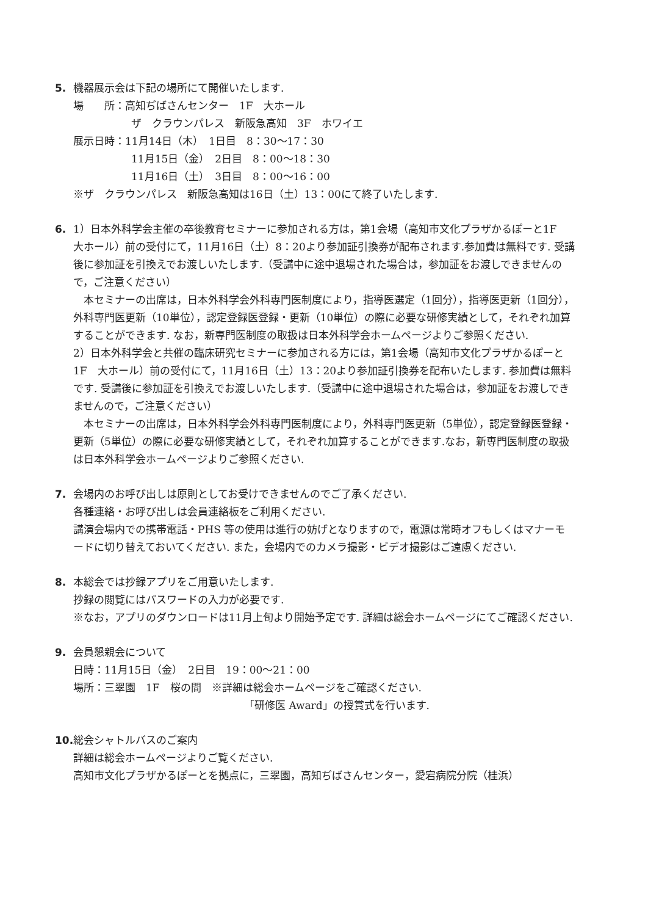5. 機器展示会は下記の場所にて開催いたします.
場　　所：高知ぢばさんセンター　1F　大ホール
ザ　クラウンパレス　新阪急高知　3F　ホワイエ
展示日時：11月14日（木）　1日目　8：30～17：30
11月15日（金）　2日目　8：00～18：30
11月16日（土）　3日目　8：00～16：00
※ザ　クラウンパレス　新阪急高知は16日（土）13：00にて終了いたします.
6. 1）日本外科学会主催の卒後教育セミナーに参加される方は，第1会場（高知市文化プラザかるぽーと1F　大ホール）前の受付にて，11月16日（土）8：20より参加証引換券が配布されます.参加費は無料です. 受講後に参加証を引換えでお渡しいたします.（受講中に途中退場された場合は，参加証をお渡しできませんので，ご注意ください）
本セミナーの出席は，日本外科学会外科専門医制度により，指導医選定（1回分），指導医更新（1回分），外科専門医更新（10単位），認定登録医登録・更新（10単位）の際に必要な研修実績として，それぞれ加算することができます. なお，新専門医制度の取扱は日本外科学会ホームページよりご参照ください.
2）日本外科学会と共催の臨床研究セミナーに参加される方には，第1会場（高知市文化プラザかるぽーと1F　大ホール）前の受付にて，11月16日（土）13：20より参加証引換券を配布いたします. 参加費は無料です. 受講後に参加証を引換えでお渡しいたします.（受講中に途中退場された場合は，参加証をお渡しできませんので，ご注意ください）
本セミナーの出席は，日本外科学会外科専門医制度により，外科専門医更新（5単位），認定登録医登録・更新（5単位）の際に必要な研修実績として，それぞれ加算することができます.なお，新専門医制度の取扱は日本外科学会ホームページよりご参照ください.
7. 会場内のお呼び出しは原則としてお受けできませんのでご了承ください.
各種連絡・お呼び出しは会員連絡板をご利用ください.
講演会場内での携帯電話・PHS 等の使用は進行の妨げとなりますので，電源は常時オフもしくはマナーモードに切り替えておいてください. また，会場内でのカメラ撮影・ビデオ撮影はご遠慮ください.
8. 本総会では抄録アプリをご用意いたします.
抄録の閲覧にはパスワードの入力が必要です.
※なお，アプリのダウンロードは11月上旬より開始予定です. 詳細は総会ホームページにてご確認ください.
9. 会員懇親会について
日時：11月15日（金）　2日目　19：00～21：00
場所：三翠園　1F　桜の間　※詳細は総会ホームページをご確認ください.
「研修医 Award」の授賞式を行います.
10.
総会シャトルバスのご案内
詳細は総会ホームページよりご覧ください.
高知市文化プラザかるぽーとを拠点に，三翠園，高知ぢばさんセンター，愛宕病院分院（桂浜）